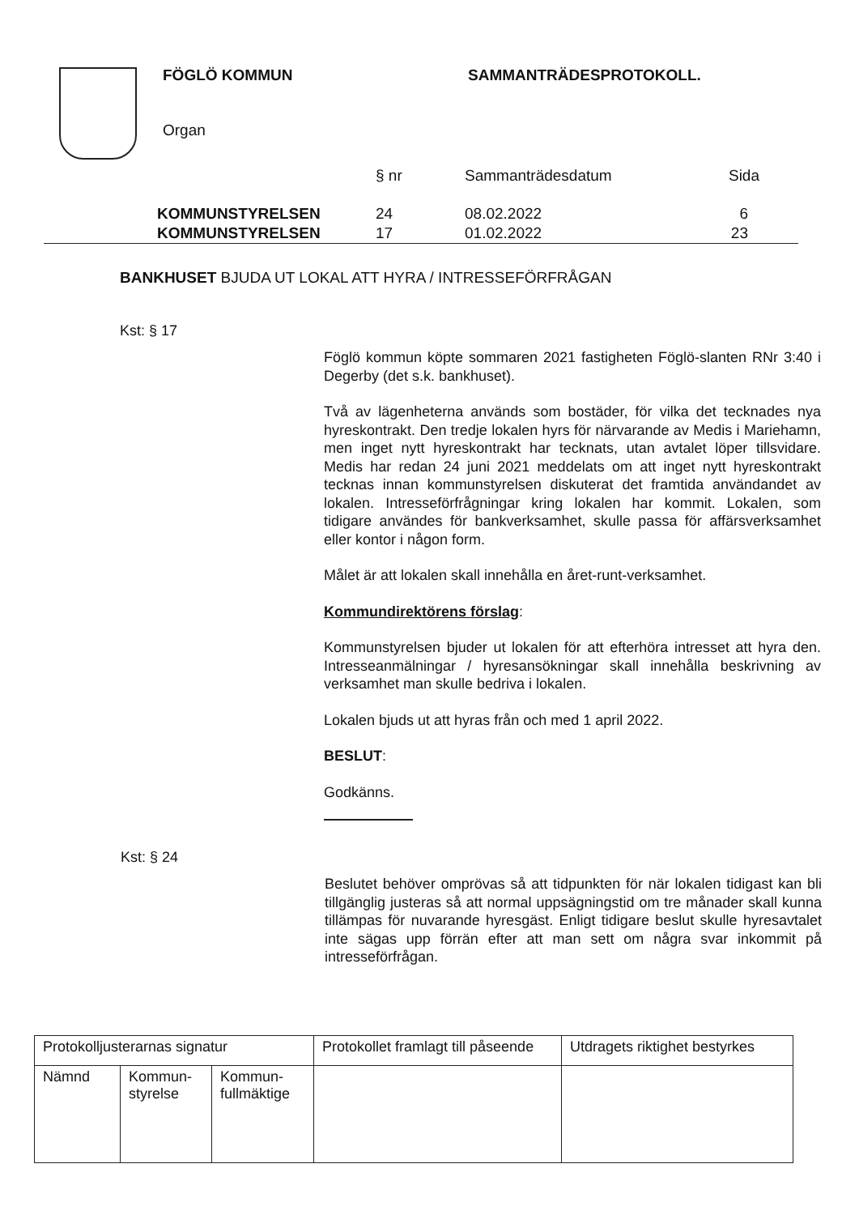FÖGLÖ KOMMUN SAMMANTRÄDESPROTOKOLL.
Organ
| | | § nr | Sammanträdesdatum | Sida |
| | KOMMUNSTYRELSEN | 24 | 08.02.2022 | 6 |
| | KOMMUNSTYRELSEN | 17 | 01.02.2022 | 23 |
BANKHUSET BJUDA UT LOKAL ATT HYRA / INTRESSEFÖRFRÅGAN
Kst: § 17
Föglö kommun köpte sommaren 2021 fastigheten Föglö-slanten RNr 3:40 i Degerby (det s.k. bankhuset).
Två av lägenheterna används som bostäder, för vilka det tecknades nya hyreskontrakt. Den tredje lokalen hyrs för närvarande av Medis i Mariehamn, men inget nytt hyreskontrakt har tecknats, utan avtalet löper tillsvidare. Medis har redan 24 juni 2021 meddelats om att inget nytt hyreskontrakt tecknas innan kommunstyrelsen diskuterat det framtida användandet av lokalen. Intresseförfrågningar kring lokalen har kommit. Lokalen, som tidigare användes för bankverksamhet, skulle passa för affärsverksamhet eller kontor i någon form.
Målet är att lokalen skall innehålla en året-runt-verksamhet.
Kommundirektörens förslag:
Kommunstyrelsen bjuder ut lokalen för att efterhöra intresset att hyra den. Intresseanmälningar / hyresansökningar skall innehålla beskrivning av verksamhet man skulle bedriva i lokalen.
Lokalen bjuds ut att hyras från och med 1 april 2022.
BESLUT:
Godkänns.
Kst: § 24
Beslutet behöver omprövas så att tidpunkten för när lokalen tidigast kan bli tillgänglig justeras så att normal uppsägningstid om tre månader skall kunna tillämpas för nuvarande hyresgäst. Enligt tidigare beslut skulle hyresavtalet inte sägas upp förrän efter att man sett om några svar inkommit på intresseförfrågan.
| Protokolljusterarnas signatur | | | Protokollet framlagt till påseende | Utdragets riktighet bestyrkes |
| Nämnd | Kommun- styrelse | Kommun- fullmäktige | | |